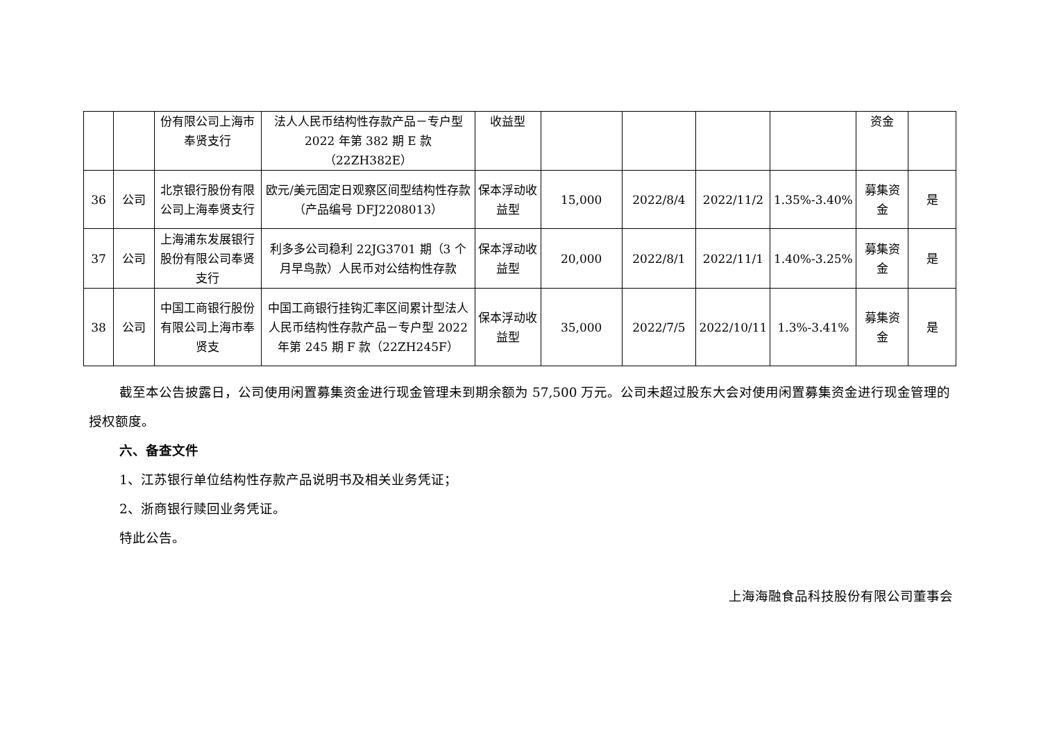| | | 份有限公司上海市奉贤支行 | 法人人民币结构性存款产品－专户型 2022 年第 382 期 E 款（22ZH382E） | 收益型 | | | | | 资金 | |
| 36 | 公司 | 北京银行股份有限公司上海奉贤支行 | 欧元/美元固定日观察区间型结构性存款（产品编号 DFJ2208013） | 保本浮动收益型 | 15,000 | 2022/8/4 | 2022/11/2 | 1.35%-3.40% | 募集资金 | 是 |
| 37 | 公司 | 上海浦东发展银行股份有限公司奉贤支行 | 利多多公司稳利 22JG3701 期（3 个月早鸟款）人民币对公结构性存款 | 保本浮动收益型 | 20,000 | 2022/8/1 | 2022/11/1 | 1.40%-3.25% | 募集资金 | 是 |
| 38 | 公司 | 中国工商银行股份有限公司上海市奉贤支 | 中国工商银行挂钩汇率区间累计型法人人民币结构性存款产品－专户型 2022 年第 245 期 F 款（22ZH245F） | 保本浮动收益型 | 35,000 | 2022/7/5 | 2022/10/11 | 1.3%-3.41% | 募集资金 | 是 |
截至本公告披露日，公司使用闲置募集资金进行现金管理未到期余额为 57,500 万元。公司未超过股东大会对使用闲置募集资金进行现金管理的授权额度。
六、备查文件
1、江苏银行单位结构性存款产品说明书及相关业务凭证；
2、浙商银行赎回业务凭证。
特此公告。
上海海融食品科技股份有限公司董事会